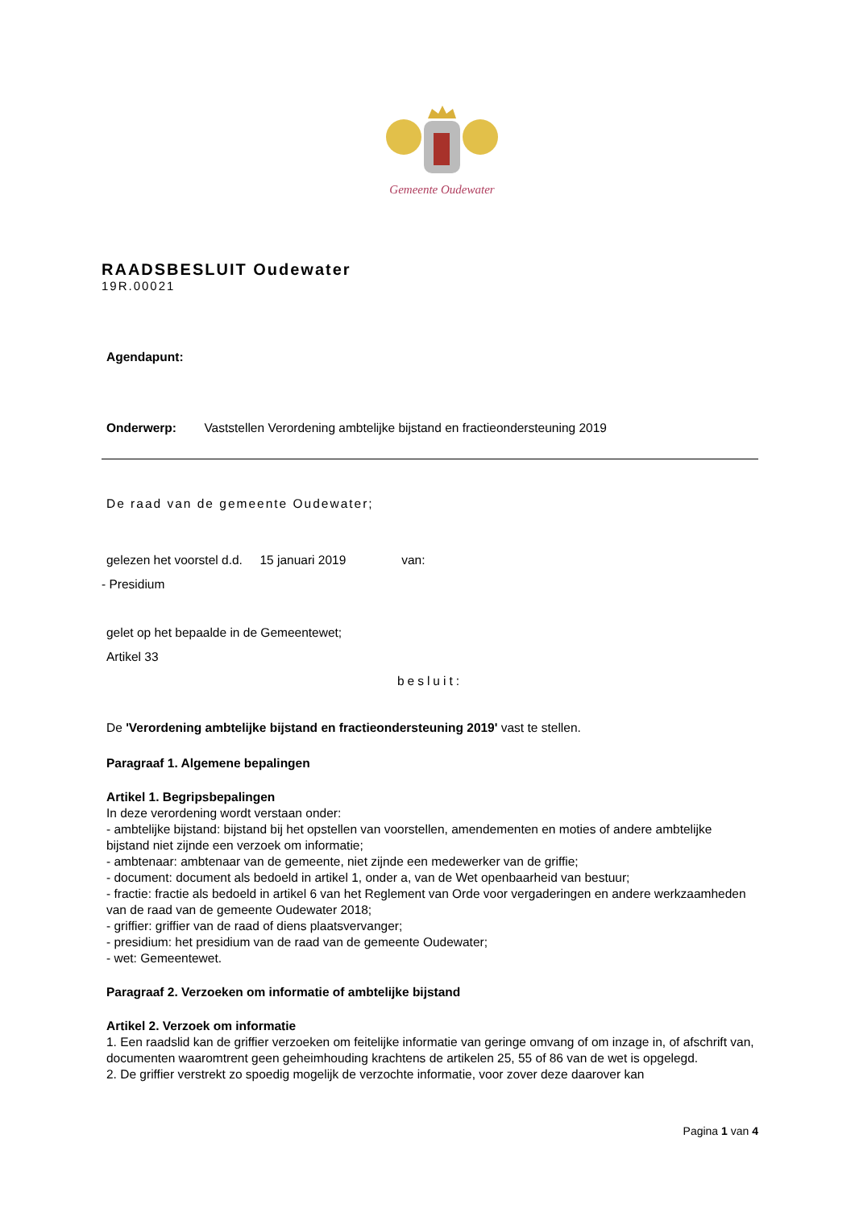Gemeente Oudewater
RAADSBESLUIT Oudewater
19R.00021
Agendapunt:
Onderwerp: Vaststellen Verordening ambtelijke bijstand en fractieondersteuning 2019
De raad van de gemeente Oudewater;
gelezen het voorstel d.d. 15 januari 2019 van:
- Presidium
gelet op het bepaalde in de Gemeentewet;
Artikel 33
besluit:
De 'Verordening ambtelijke bijstand en fractieondersteuning 2019' vast te stellen.
Paragraaf 1. Algemene bepalingen
Artikel 1. Begripsbepalingen
In deze verordening wordt verstaan onder:
- ambtelijke bijstand: bijstand bij het opstellen van voorstellen, amendementen en moties of andere ambtelijke bijstand niet zijnde een verzoek om informatie;
- ambtenaar: ambtenaar van de gemeente, niet zijnde een medewerker van de griffie;
- document: document als bedoeld in artikel 1, onder a, van de Wet openbaarheid van bestuur;
- fractie: fractie als bedoeld in artikel 6 van het Reglement van Orde voor vergaderingen en andere werkzaamheden van de raad van de gemeente Oudewater 2018;
- griffier: griffier van de raad of diens plaatsvervanger;
- presidium: het presidium van de raad van de gemeente Oudewater;
- wet: Gemeentewet.
Paragraaf 2. Verzoeken om informatie of ambtelijke bijstand
Artikel 2. Verzoek om informatie
1. Een raadslid kan de griffier verzoeken om feitelijke informatie van geringe omvang of om inzage in, of afschrift van, documenten waaromtrent geen geheimhouding krachtens de artikelen 25, 55 of 86 van de wet is opgelegd.
2. De griffier verstrekt zo spoedig mogelijk de verzochte informatie, voor zover deze daarover kan
Pagina 1 van 4